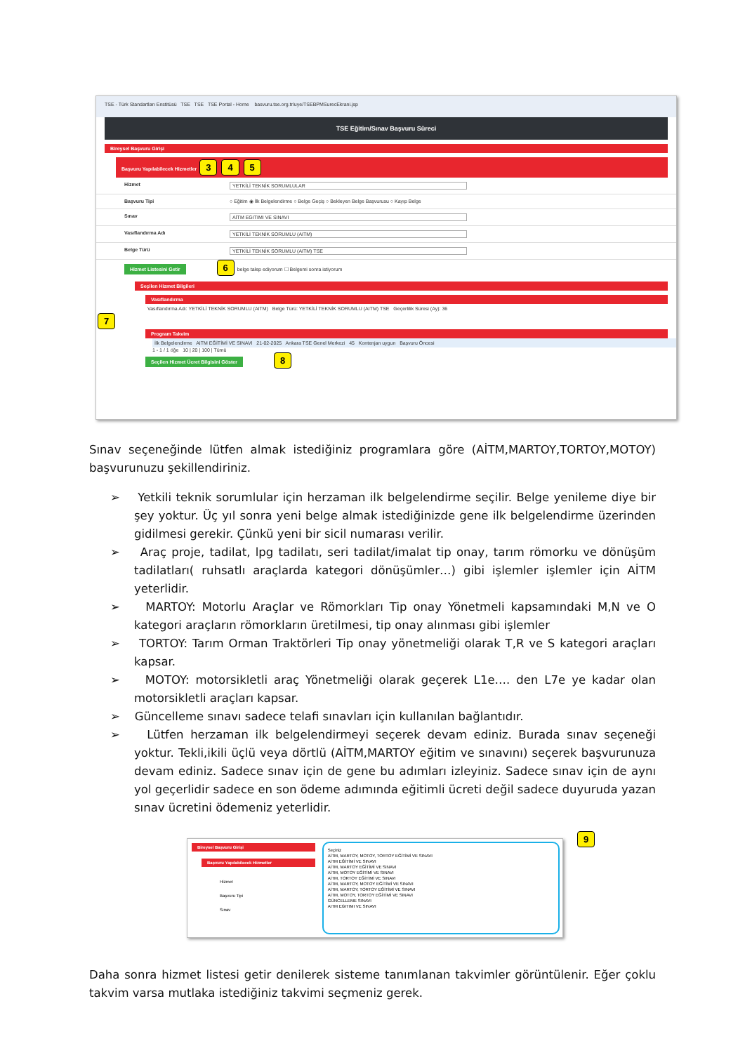TSE - Türk Standartları Enstitüsü TSE TSE TSE Portal - Home basvuru.tse.org.tr/uye/TSEBPMSurecEkrani.jsp
TSE Eğitim/Sınav Başvuru Süreci
Bireysel Başvuru Girişi
Başvuru Yapılabilecek Hizmetler 3 4 5
Hizmet YETKİLİ TEKNİK SORUMLULAR
Başvuru Tipi ○ Eğitim ◉ İlk Belgelendirme ○ Belge Geçiş ○ Bekleyen Belge Başvurusu ○ Kayıp Belge
Sınav AİTM EGITIMI VE SINAVI
Vasıflandırma Adı YETKİLİ TEKNİK SORUMLU (AITM)
Belge Türü YETKİLİ TEKNİK SORUMLU (AITM) TSE
Hizmet Listesini Getir 6 belge talep ediyorum ☐ Belgemi sonra istiyorum
Seçilen Hizmet Bilgileri
Vasıflandırma
Vasıflandırma Adı: YETKİLİ TEKNİK SORUMLU (AITM) Belge Türü: YETKİLİ TEKNİK SORUMLU (AITM) TSE Geçerlilik Süresi (Ay): 36
7
Program Takvim
İlk Belgelendirme AITM EĞİTİMİ VE SINAVI 21-02-2025 Ankara TSE Genel Merkezi 45 Kontenjan uygun Başvuru Öncesi
1 - 1 / 1 öğe 10 | 20 | 100 | Tümü
Seçilen Hizmet Ücret Bilgisini Göster 8
Sınav seçeneğinde lütfen almak istediğiniz programlara göre (AİTM,MARTOY,TORTOY,MOTOY) başvurunuzu şekillendiriniz.
➢ Yetkili teknik sorumlular için herzaman ilk belgelendirme seçilir. Belge yenileme diye bir şey yoktur. Üç yıl sonra yeni belge almak istediğinizde gene ilk belgelendirme üzerinden gidilmesi gerekir. Çünkü yeni bir sicil numarası verilir.
➢ Araç proje, tadilat, lpg tadilatı, seri tadilat/imalat tip onay, tarım römorku ve dönüşüm tadilatları( ruhsatlı araçlarda kategori dönüşümler…) gibi işlemler işlemler için AİTM yeterlidir.
➢ MARTOY: Motorlu Araçlar ve Römorkları Tip onay Yönetmeli kapsamındaki M,N ve O kategori araçların römorkların üretilmesi, tip onay alınması gibi işlemler
➢ TORTOY: Tarım Orman Traktörleri Tip onay yönetmeliği olarak T,R ve S kategori araçları kapsar.
➢ MOTOY: motorsikletli araç Yönetmeliği olarak geçerek L1e…. den L7e ye kadar olan motorsikletli araçları kapsar.
➢ Güncelleme sınavı sadece telafi sınavları için kullanılan bağlantıdır.
➢ Lütfen herzaman ilk belgelendirmeyi seçerek devam ediniz. Burada sınav seçeneği yoktur. Tekli,ikili üçlü veya dörtlü (AİTM,MARTOY eğitim ve sınavını) seçerek başvurunuza devam ediniz. Sadece sınav için de gene bu adımları izleyiniz. Sadece sınav için de aynı yol geçerlidir sadece en son ödeme adımında eğitimli ücreti değil sadece duyuruda yazan sınav ücretini ödemeniz yeterlidir.
Bireysel Başvuru Girişi
Başvuru Yapılabilecek Hizmetler
Hizmet
Başvuru Tipi
Sınav
Seçiniz
AİTM, MARTOY, MOTOY, TORTOY EĞİTİMİ VE SINAVI
AİTM EĞİTİMİ VE SINAVI
AİTM, MARTOY EĞİTİMİ VE SINAVI
AİTM, MOTOY EĞİTİMİ VE SINAVI
AİTM, TORTOY EĞİTİMİ VE SINAVI
AİTM, MARTOY, MOTOY EĞİTİMİ VE SINAVI
AİTM, MARTOY, TORTOY EĞİTİMİ VE SINAVI
AİTM, MOTOY, TORTOY EĞİTİMİ VE SINAVI
GÜNCELLEME SINAVI
AITM EGITIMI VE SINAVI
9
Daha sonra hizmet listesi getir denilerek sisteme tanımlanan takvimler görüntülenir. Eğer çoklu takvim varsa mutlaka istediğiniz takvimi seçmeniz gerek.